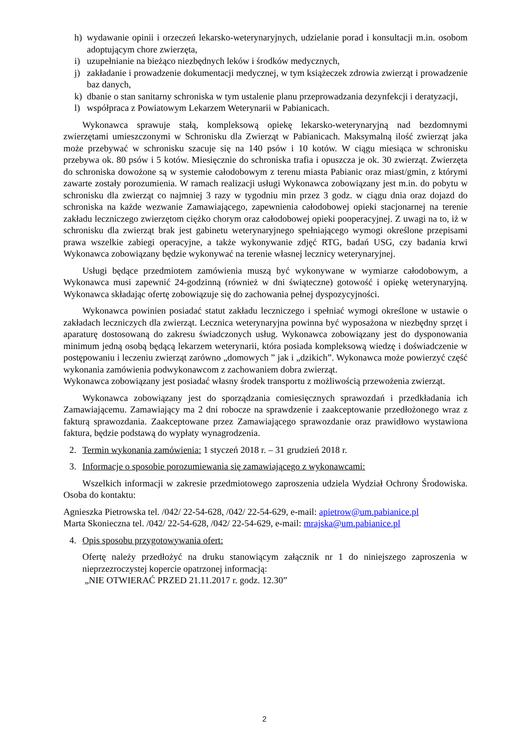h) wydawanie opinii i orzeczeń lekarsko-weterynaryjnych, udzielanie porad i konsultacji m.in. osobom adoptującym chore zwierzęta,
i) uzupełnianie na bieżąco niezbędnych leków i środków medycznych,
j) zakładanie i prowadzenie dokumentacji medycznej, w tym książeczek zdrowia zwierząt i prowadzenie baz danych,
k) dbanie o stan sanitarny schroniska w tym ustalenie planu przeprowadzania dezynfekcji i deratyzacji,
l) współpraca z Powiatowym Lekarzem Weterynarii w Pabianicach.
Wykonawca sprawuje stałą, kompleksową opiekę lekarsko-weterynaryjną nad bezdomnymi zwierzętami umieszczonymi w Schronisku dla Zwierząt w Pabianicach. Maksymalną ilość zwierząt jaka może przebywać w schronisku szacuje się na 140 psów i 10 kotów. W ciągu miesiąca w schronisku przebywa ok. 80 psów i 5 kotów. Miesięcznie do schroniska trafia i opuszcza je ok. 30 zwierząt. Zwierzęta do schroniska dowożone są w systemie całodobowym z terenu miasta Pabianic oraz miast/gmin, z którymi zawarte zostały porozumienia. W ramach realizacji usługi Wykonawca zobowiązany jest m.in. do pobytu w schronisku dla zwierząt co najmniej 3 razy w tygodniu min przez 3 godz. w ciągu dnia oraz dojazd do schroniska na każde wezwanie Zamawiającego, zapewnienia całodobowej opieki stacjonarnej na terenie zakładu leczniczego zwierzętom ciężko chorym oraz całodobowej opieki pooperacyjnej. Z uwagi na to, iż w schronisku dla zwierząt brak jest gabinetu weterynaryjnego spełniającego wymogi określone przepisami prawa wszelkie zabiegi operacyjne, a także wykonywanie zdjęć RTG, badań USG, czy badania krwi Wykonawca zobowiązany będzie wykonywać na terenie własnej lecznicy weterynaryjnej.
Usługi będące przedmiotem zamówienia muszą być wykonywane w wymiarze całodobowym, a Wykonawca musi zapewnić 24-godzinną (również w dni świąteczne) gotowość i opiekę weterynaryjną. Wykonawca składając ofertę zobowiązuje się do zachowania pełnej dyspozycyjności.
Wykonawca powinien posiadać statut zakładu leczniczego i spełniać wymogi określone w ustawie o zakładach leczniczych dla zwierząt. Lecznica weterynaryjna powinna być wyposażona w niezbędny sprzęt i aparaturę dostosowaną do zakresu świadczonych usług. Wykonawca zobowiązany jest do dysponowania minimum jedną osobą będącą lekarzem weterynarii, która posiada kompleksową wiedzę i doświadczenie w postępowaniu i leczeniu zwierząt zarówno „domowych ” jak i „dzikich”. Wykonawca może powierzyć część wykonania zamówienia podwykonawcom z zachowaniem dobra zwierząt.
Wykonawca zobowiązany jest posiadać własny środek transportu z możliwością przewożenia zwierząt.
Wykonawca zobowiązany jest do sporządzania comiesięcznych sprawozdań i przedkładania ich Zamawiającemu. Zamawiający ma 2 dni robocze na sprawdzenie i zaakceptowanie przedłożonego wraz z fakturą sprawozdania. Zaakceptowane przez Zamawiającego sprawozdanie oraz prawidłowo wystawiona faktura, będzie podstawą do wypłaty wynagrodzenia.
2. Termin wykonania zamówienia: 1 styczeń 2018 r. – 31 grudzień 2018 r.
3. Informacje o sposobie porozumiewania się zamawiającego z wykonawcami:
Wszelkich informacji w zakresie przedmiotowego zaproszenia udziela Wydział Ochrony Środowiska. Osoba do kontaktu:
Agnieszka Pietrowska tel. /042/ 22-54-628, /042/ 22-54-629, e-mail: apietrow@um.pabianice.pl
Marta Skonieczna tel. /042/ 22-54-628, /042/ 22-54-629, e-mail: mrajska@um.pabianice.pl
4. Opis sposobu przygotowywania ofert:
Ofertę należy przedłożyć na druku stanowiącym załącznik nr 1 do niniejszego zaproszenia w nieprzezroczystej kopercie opatrzonej informacją:
„NIE OTWIERAĆ PRZED 21.11.2017 r. godz. 12.30”
2